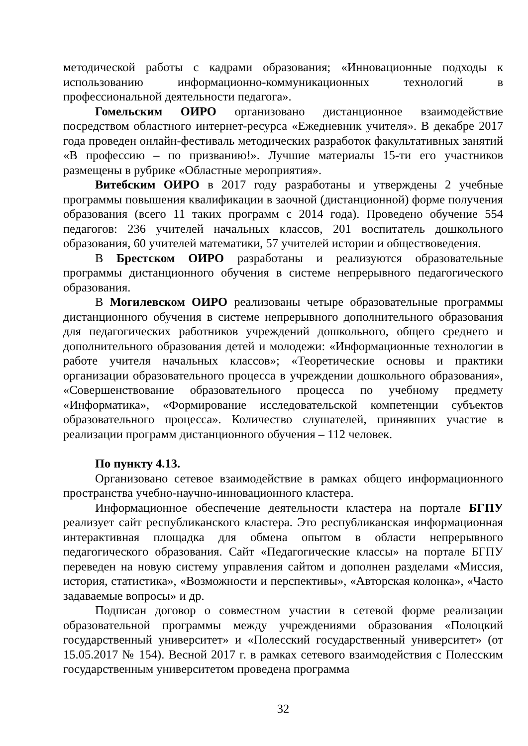методической работы с кадрами образования; «Инновационные подходы к использованию информационно-коммуникационных технологий в профессиональной деятельности педагога».
Гомельским ОИРО организовано дистанционное взаимодействие посредством областного интернет-ресурса «Ежедневник учителя». В декабре 2017 года проведен онлайн-фестиваль методических разработок факультативных занятий «В профессию – по призванию!». Лучшие материалы 15-ти его участников размещены в рубрике «Областные мероприятия».
Витебским ОИРО в 2017 году разработаны и утверждены 2 учебные программы повышения квалификации в заочной (дистанционной) форме получения образования (всего 11 таких программ с 2014 года). Проведено обучение 554 педагогов: 236 учителей начальных классов, 201 воспитатель дошкольного образования, 60 учителей математики, 57 учителей истории и обществоведения.
В Брестском ОИРО разработаны и реализуются образовательные программы дистанционного обучения в системе непрерывного педагогического образования.
В Могилевском ОИРО реализованы четыре образовательные программы дистанционного обучения в системе непрерывного дополнительного образования для педагогических работников учреждений дошкольного, общего среднего и дополнительного образования детей и молодежи: «Информационные технологии в работе учителя начальных классов»; «Теоретические основы и практики организации образовательного процесса в учреждении дошкольного образования», «Совершенствование образовательного процесса по учебному предмету «Информатика», «Формирование исследовательской компетенции субъектов образовательного процесса». Количество слушателей, принявших участие в реализации программ дистанционного обучения – 112 человек.
По пункту 4.13.
Организовано сетевое взаимодействие в рамках общего информационного пространства учебно-научно-инновационного кластера.
Информационное обеспечение деятельности кластера на портале БГПУ реализует сайт республиканского кластера. Это республиканская информационная интерактивная площадка для обмена опытом в области непрерывного педагогического образования. Сайт «Педагогические классы» на портале БГПУ переведен на новую систему управления сайтом и дополнен разделами «Миссия, история, статистика», «Возможности и перспективы», «Авторская колонка», «Часто задаваемые вопросы» и др.
Подписан договор о совместном участии в сетевой форме реализации образовательной программы между учреждениями образования «Полоцкий государственный университет» и «Полесский государственный университет» (от 15.05.2017 № 154). Весной 2017 г. в рамках сетевого взаимодействия с Полесским государственным университетом проведена программа
32